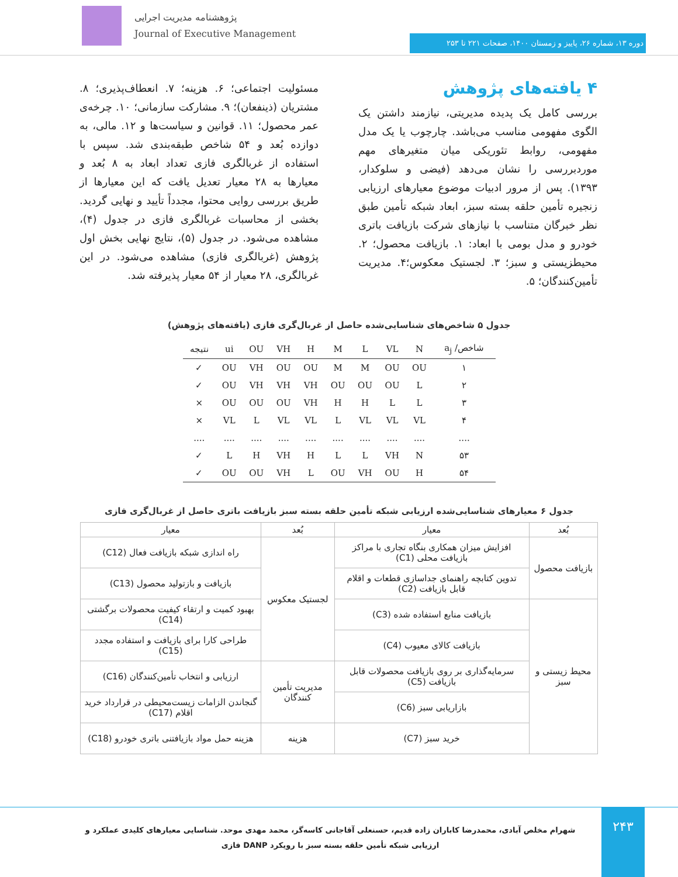پژوهشنامه مدیریت اجرایی
Journal of Executive Management
دوره ۱۳، شماره ۲۶، پاییز و زمستان ۱۴۰۰، صفحات ۲۲۱ تا ۲۵۳
۴ یافته‌های پژوهش
بررسی کامل یک پدیده مدیریتی، نیازمند داشتن یک الگوی مفهومی مناسب می‌باشد. چارچوب یا یک مدل مفهومی، روابط تئوریکی میان متغیرهای مهم موردبررسی را نشان می‌دهد (فیضی و سلوکدار، ۱۳۹۳). پس از مرور ادبیات موضوع معیارهای ارزیابی زنجیره تأمین حلقه بسته سبز، ابعاد شبکه تأمین طبق نظر خبرگان متناسب با نیازهای شرکت بازیافت باتری خودرو و مدل بومی با ابعاد: ۱. بازیافت محصول؛ ۲. محیطزیستی و سبز؛ ۳. لجستیک معکوس؛۴. مدیریت تأمین‌کنندگان؛ ۵.
مسئولیت اجتماعی؛ ۶. هزینه؛ ۷. انعطاف‌پذیری؛ ۸. مشتریان (ذینفعان)؛ ۹. مشارکت سازمانی؛ ۱۰. چرخه‌ی عمر محصول؛ ۱۱. قوانین و سیاست‌ها و ۱۲. مالی، به دوازده بُعد و ۵۴ شاخص طبقه‌بندی شد. سپس با استفاده از غربالگری فازی تعداد ابعاد به ۸ بُعد و معیارها به ۲۸ معیار تعدیل یافت که این معیارها از طریق بررسی روایی محتوا، مجدداً تأیید و نهایی گردید. بخشی از محاسبات غربالگری فازی در جدول (۴)، مشاهده می‌شود. در جدول (۵)، نتایج نهایی بخش اول پژوهش (غربالگری فازی) مشاهده می‌شود. در این غربالگری، ۲۸ معیار از ۵۴ معیار پذیرفته شد.
جدول ۵ شاخص‌های شناسایی‌شده حاصل از غربال‌گری فازی (یافته‌های پژوهش)
| شاخص/ a<sub>j</sub> | N | VL | L | M | H | VH | OU | ui | نتیجه |
| --- | --- | --- | --- | --- | --- | --- | --- | --- | --- |
| ۱ | OU | OU | M | M | OU | OU | VH | OU | ✓ |
| ۲ | L | OU | OU | OU | VH | VH | VH | OU | ✓ |
| ۳ | L | L | H | H | VH | OU | OU | OU | × |
| ۴ | VL | VL | VL | L | VL | VL | L | VL | × |
| .... | .... | .... | .... | .... | .... | .... | .... | .... | .... |
| ۵۳ | N | VH | L | L | H | VH | H | L | ✓ |
| ۵۴ | H | OU | VH | OU | L | VH | OU | OU | ✓ |
جدول ۶ معیارهای شناسایی‌شده ارزیابی شبکه تأمین حلقه بسته سبز بازیافت باتری حاصل از غربال‌گری فازی
| بُعد | معیار | بُعد | معیار |
| --- | --- | --- | --- |
| بازیافت محصول | افزایش میزان همکاری بنگاه تجاری با مراکز بازیافت محلی (C1) | لجستیک معکوس | راه اندازی شبکه بازیافت فعال (C12) |
| | تدوین کتابچه راهنمای جداسازی قطعات و اقلام قابل بازیافت (C2) | | بازیافت و بازتولید محصول (C13) |
| محیط زیستی و سبز | بازیافت منابع استفاده شده (C3) | | بهبود کمیت و ارتقاء کیفیت محصولات برگشتی (C14) |
| | بازیافت کالای معیوب (C4) | | طراحی کارا برای بازیافت و استفاده مجدد (C15) |
| | سرمایه‌گذاری بر روی بازیافت محصولات قابل بازیافت (C5) | مدیریت تأمین کنندگان | ارزیابی و انتخاب تأمین‌کنندگان (C16) |
| | بازاریابی سبز (C6) | | گنجاندن الزامات زیست‌محیطی در قرارداد خرید اقلام (C17) |
| | خرید سبز (C7) | هزینه | هزینه حمل مواد بازیافتنی باتری خودرو (C18) |
۲۴۳
شهرام مخلص آبادی، محمدرضا کاباران زاده قدیم، حسنعلی آقاجانی کاسه‌گر، محمد مهدی موحد. شناسایی معیارهای کلیدی عملکرد و ارزیابی شبکه تأمین حلقه بسته سبز با رویکرد DANP فازی